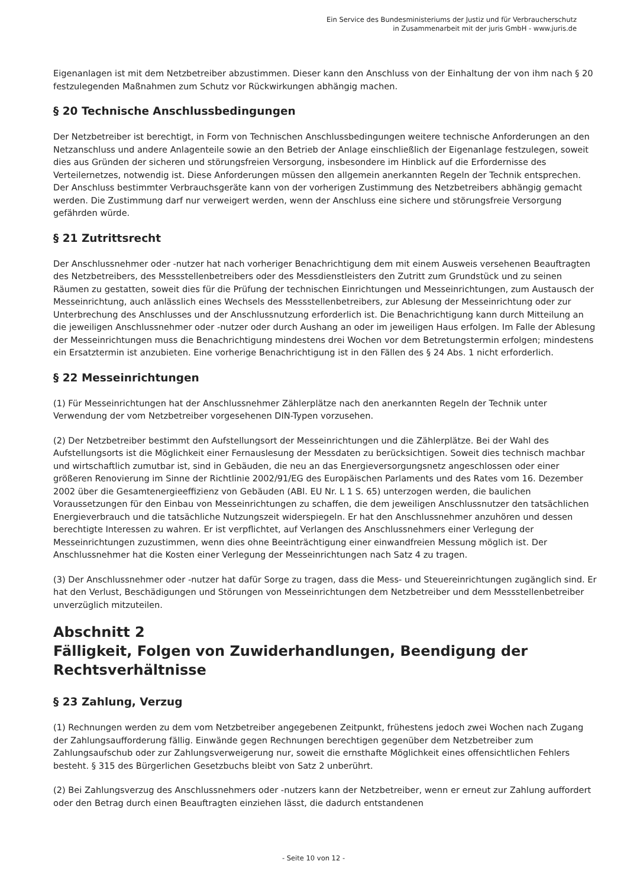Ein Service des Bundesministeriums der Justiz und für Verbraucherschutz
in Zusammenarbeit mit der juris GmbH - www.juris.de
Eigenanlagen ist mit dem Netzbetreiber abzustimmen. Dieser kann den Anschluss von der Einhaltung der von ihm nach § 20 festzulegenden Maßnahmen zum Schutz vor Rückwirkungen abhängig machen.
§ 20 Technische Anschlussbedingungen
Der Netzbetreiber ist berechtigt, in Form von Technischen Anschlussbedingungen weitere technische Anforderungen an den Netzanschluss und andere Anlagenteile sowie an den Betrieb der Anlage einschließlich der Eigenanlage festzulegen, soweit dies aus Gründen der sicheren und störungsfreien Versorgung, insbesondere im Hinblick auf die Erfordernisse des Verteilernetzes, notwendig ist. Diese Anforderungen müssen den allgemein anerkannten Regeln der Technik entsprechen. Der Anschluss bestimmter Verbrauchsgeräte kann von der vorherigen Zustimmung des Netzbetreibers abhängig gemacht werden. Die Zustimmung darf nur verweigert werden, wenn der Anschluss eine sichere und störungsfreie Versorgung gefährden würde.
§ 21 Zutrittsrecht
Der Anschlussnehmer oder -nutzer hat nach vorheriger Benachrichtigung dem mit einem Ausweis versehenen Beauftragten des Netzbetreibers, des Messstellenbetreibers oder des Messdienstleisters den Zutritt zum Grundstück und zu seinen Räumen zu gestatten, soweit dies für die Prüfung der technischen Einrichtungen und Messeinrichtungen, zum Austausch der Messeinrichtung, auch anlässlich eines Wechsels des Messstellenbetreibers, zur Ablesung der Messeinrichtung oder zur Unterbrechung des Anschlusses und der Anschlussnutzung erforderlich ist. Die Benachrichtigung kann durch Mitteilung an die jeweiligen Anschlussnehmer oder -nutzer oder durch Aushang an oder im jeweiligen Haus erfolgen. Im Falle der Ablesung der Messeinrichtungen muss die Benachrichtigung mindestens drei Wochen vor dem Betretungstermin erfolgen; mindestens ein Ersatztermin ist anzubieten. Eine vorherige Benachrichtigung ist in den Fällen des § 24 Abs. 1 nicht erforderlich.
§ 22 Messeinrichtungen
(1) Für Messeinrichtungen hat der Anschlussnehmer Zählerplätze nach den anerkannten Regeln der Technik unter Verwendung der vom Netzbetreiber vorgesehenen DIN-Typen vorzusehen.
(2) Der Netzbetreiber bestimmt den Aufstellungsort der Messeinrichtungen und die Zählerplätze. Bei der Wahl des Aufstellungsorts ist die Möglichkeit einer Fernauslesung der Messdaten zu berücksichtigen. Soweit dies technisch machbar und wirtschaftlich zumutbar ist, sind in Gebäuden, die neu an das Energieversorgungsnetz angeschlossen oder einer größeren Renovierung im Sinne der Richtlinie 2002/91/EG des Europäischen Parlaments und des Rates vom 16. Dezember 2002 über die Gesamtenergieeffizienz von Gebäuden (ABl. EU Nr. L 1 S. 65) unterzogen werden, die baulichen Voraussetzungen für den Einbau von Messeinrichtungen zu schaffen, die dem jeweiligen Anschlussnutzer den tatsächlichen Energieverbrauch und die tatsächliche Nutzungszeit widerspiegeln. Er hat den Anschlussnehmer anzuhören und dessen berechtigte Interessen zu wahren. Er ist verpflichtet, auf Verlangen des Anschlussnehmers einer Verlegung der Messeinrichtungen zuzustimmen, wenn dies ohne Beeinträchtigung einer einwandfreien Messung möglich ist. Der Anschlussnehmer hat die Kosten einer Verlegung der Messeinrichtungen nach Satz 4 zu tragen.
(3) Der Anschlussnehmer oder -nutzer hat dafür Sorge zu tragen, dass die Mess- und Steuereinrichtungen zugänglich sind. Er hat den Verlust, Beschädigungen und Störungen von Messeinrichtungen dem Netzbetreiber und dem Messstellenbetreiber unverzüglich mitzuteilen.
Abschnitt 2
Fälligkeit, Folgen von Zuwiderhandlungen, Beendigung der Rechtsverhältnisse
§ 23 Zahlung, Verzug
(1) Rechnungen werden zu dem vom Netzbetreiber angegebenen Zeitpunkt, frühestens jedoch zwei Wochen nach Zugang der Zahlungsaufforderung fällig. Einwände gegen Rechnungen berechtigen gegenüber dem Netzbetreiber zum Zahlungsaufschub oder zur Zahlungsverweigerung nur, soweit die ernsthafte Möglichkeit eines offensichtlichen Fehlers besteht. § 315 des Bürgerlichen Gesetzbuchs bleibt von Satz 2 unberührt.
(2) Bei Zahlungsverzug des Anschlussnehmers oder -nutzers kann der Netzbetreiber, wenn er erneut zur Zahlung auffordert oder den Betrag durch einen Beauftragten einziehen lässt, die dadurch entstandenen
- Seite 10 von 12 -